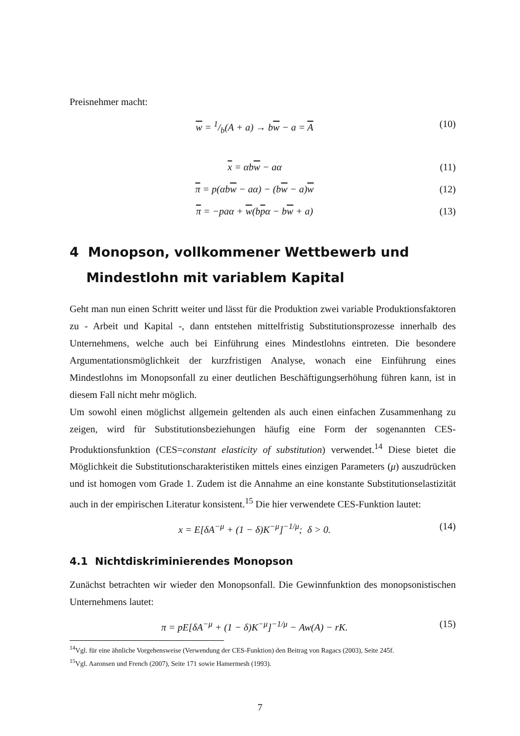Preisnehmer macht:
w = 1/b(A + a) → bw − a = A (10)
x = αbw − aα (11)
π = p(αbw − aα) − (bw − a)w (12)
π = −paα + w(bpα − bw + a) (13)
4 Monopson, vollkommener Wettbewerb und Mindestlohn mit variablem Kapital
Geht man nun einen Schritt weiter und lässt für die Produktion zwei variable Produktionsfaktoren zu - Arbeit und Kapital -, dann entstehen mittelfristig Substitutionsprozesse innerhalb des Unternehmens, welche auch bei Einführung eines Mindestlohns eintreten. Die besondere Argumentationsmöglichkeit der kurzfristigen Analyse, wonach eine Einführung eines Mindestlohns im Monopsonfall zu einer deutlichen Beschäftigungserhöhung führen kann, ist in diesem Fall nicht mehr möglich.
Um sowohl einen möglichst allgemein geltenden als auch einen einfachen Zusammenhang zu zeigen, wird für Substitutionsbeziehungen häufig eine Form der sogenannten CES-Produktionsfunktion (CES=constant elasticity of substitution) verwendet.<sup>14</sup> Diese bietet die Möglichkeit die Substitutionscharakteristiken mittels eines einzigen Parameters (μ) auszudrücken und ist homogen vom Grade 1. Zudem ist die Annahme an eine konstante Substitutionselastizität auch in der empirischen Literatur konsistent.<sup>15</sup> Die hier verwendete CES-Funktion lautet:
x = E[δA<sup>−μ</sup> + (1 − δ)K<sup>−μ</sup>]<sup>−1/μ</sup>; δ > 0. (14)
4.1 Nichtdiskriminierendes Monopson
Zunächst betrachten wir wieder den Monopsonfall. Die Gewinnfunktion des monopsonistischen Unternehmens lautet:
π = pE[δA<sup>−μ</sup> + (1 − δ)K<sup>−μ</sup>]<sup>−1/μ</sup> − Aw(A) − rK. (15)
<sup>14</sup> Vgl. für eine ähnliche Vorgehensweise (Verwendung der CES-Funktion) den Beitrag von Ragacs (2003), Seite 245f.
<sup>15</sup> Vgl. Aaronsen und French (2007), Seite 171 sowie Hamermesh (1993).
7